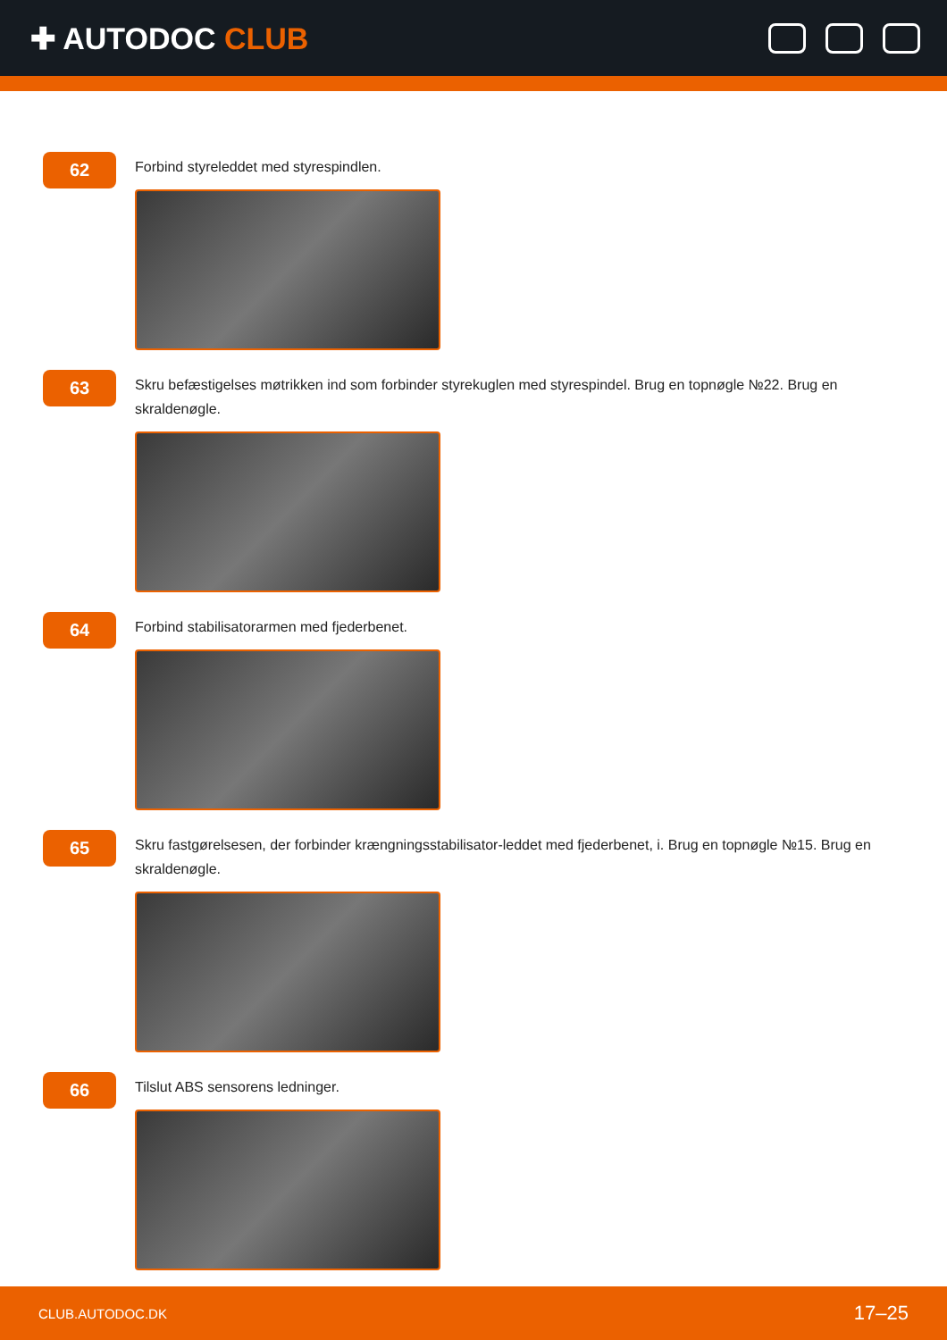✚ AUTODOC CLUB
62
Forbind styreleddet med styrespindlen.
63
Skru befæstigelses møtrikken ind som forbinder styrekuglen med styrespindel. Brug en topnøgle №22. Brug en skraldenøgle.
64
Forbind stabilisatorarmen med fjederbenet.
65
Skru fastgørelsesen, der forbinder krængningsstabilisator-leddet med fjederbenet, i. Brug en topnøgle №15. Brug en skraldenøgle.
66
Tilslut ABS sensorens ledninger.
CLUB.AUTODOC.DK 17–25